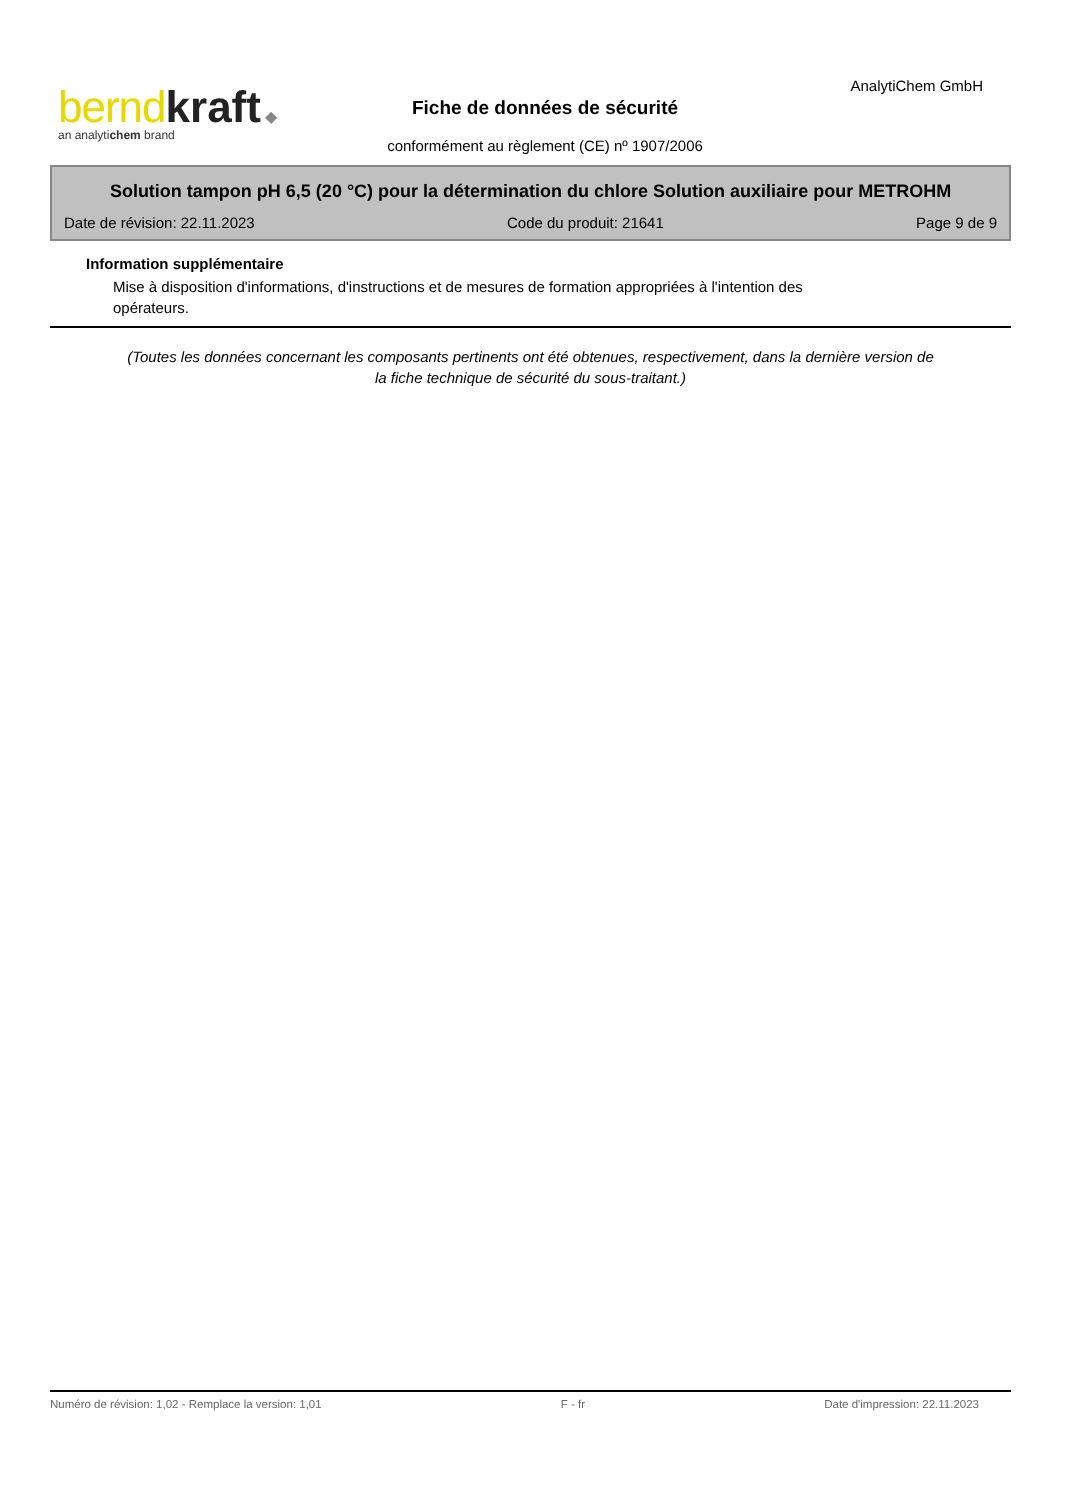bernd kraft ◆
an analytichem brand
Fiche de données de sécurité
AnalytiChem GmbH
conformément au règlement (CE) nº 1907/2006
Solution tampon pH 6,5 (20 °C) pour la détermination du chlore Solution auxiliaire pour METROHM
Date de révision: 22.11.2023 Code du produit: 21641 Page 9 de 9
Information supplémentaire
Mise à disposition d'informations, d'instructions et de mesures de formation appropriées à l'intention des opérateurs.
(Toutes les données concernant les composants pertinents ont été obtenues, respectivement, dans la dernière version de la fiche technique de sécurité du sous-traitant.)
Numéro de révision: 1,02 - Remplace la version: 1,01 F - fr Date d'impression: 22.11.2023